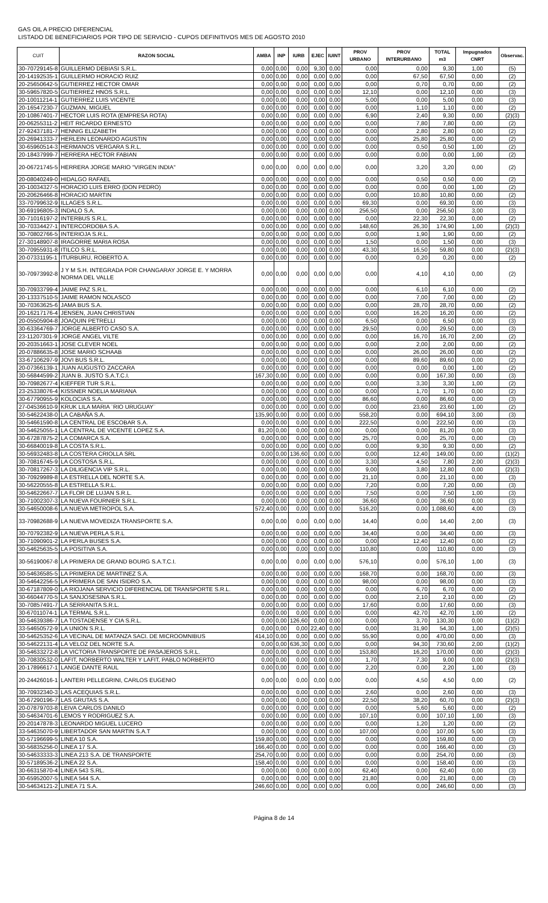GAS OIL A PRECIO DIFERENCIAL
LISTADO DE BENEFICIARIOS POR TIPO DE SERVICIO - CUPOS DEFINITIVOS MES DE AGOSTO 2010
| CUIT | RAZON SOCIAL | AMBA | INP | IURB | EJEC | IUINT | PROV URBANO | PROV INTERURBANO | TOTAL m3 | Impugnados CNRT | Observac. |
| --- | --- | --- | --- | --- | --- | --- | --- | --- | --- | --- | --- |
| 30-70729145-8 | GUILLERMO DEBIASI S.R.L. | 0,00 | 0,00 | 0,00 | 9,30 | 0,00 | 0,00 | 0,00 | 9,30 | 1,00 | (5) |
| 20-14192535-1 | GUILLERMO HORACIO RUIZ | 0,00 | 0,00 | 0,00 | 0,00 | 0,00 | 0,00 | 67,50 | 67,50 | 0,00 | (2) |
| 20-25650642-5 | GUTIERREZ HECTOR OMAR | 0,00 | 0,00 | 0,00 | 0,00 | 0,00 | 0,00 | 0,70 | 0,70 | 0,00 | (2) |
| 30-59657820-5 | GUTIERREZ HNOS S.R.L. | 0,00 | 0,00 | 0,00 | 0,00 | 0,00 | 12,10 | 0,00 | 12,10 | 0,00 | (3) |
| 20-10011214-1 | GUTIERREZ LUIS VICENTE | 0,00 | 0,00 | 0,00 | 0,00 | 0,00 | 5,00 | 0,00 | 5,00 | 0,00 | (3) |
| 20-16547230-7 | GUZMAN, MIGUEL | 0,00 | 0,00 | 0,00 | 0,00 | 0,00 | 0,00 | 1,10 | 1,10 | 0,00 | (2) |
| 20-10867401-7 | HECTOR LUIS ROTA (EMPRESA ROTA) | 0,00 | 0,00 | 0,00 | 0,00 | 0,00 | 6,90 | 2,40 | 9,30 | 0,00 | (2)(3) |
| 20-06255311-2 | HEIT RICARDO ERNESTO | 0,00 | 0,00 | 0,00 | 0,00 | 0,00 | 0,00 | 7,80 | 7,80 | 0,00 | (2) |
| 27-92437181-7 | HENNIG ELIZABETH | 0,00 | 0,00 | 0,00 | 0,00 | 0,00 | 0,00 | 2,80 | 2,80 | 0,00 | (2) |
| 20-26941333-7 | HERLEIN LEONARDO AGUSTIN | 0,00 | 0,00 | 0,00 | 0,00 | 0,00 | 0,00 | 25,80 | 25,80 | 0,00 | (2) |
| 30-65960514-3 | HERMANOS VERGARA S.R.L. | 0,00 | 0,00 | 0,00 | 0,00 | 0,00 | 0,00 | 0,50 | 0,50 | 1,00 | (2) |
| 20-18437999-7 | HERRERA HECTOR FABIAN | 0,00 | 0,00 | 0,00 | 0,00 | 0,00 | 0,00 | 0,00 | 0,00 | 1,00 | (2) |
| 20-06721745-5 | HERRERA JORGE MARIO "VIRGEN INDIA" | 0,00 | 0,00 | 0,00 | 0,00 | 0,00 | 0,00 | 3,20 | 3,20 | 0,00 | (2) |
| 20-08040249-0 | HIDALGO RAFAEL | 0,00 | 0,00 | 0,00 | 0,00 | 0,00 | 0,00 | 0,50 | 0,50 | 0,00 | (2) |
| 20-10034327-5 | HORACIO LUIS ERRO (DON PEDRO) | 0,00 | 0,00 | 0,00 | 0,00 | 0,00 | 0,00 | 0,00 | 0,00 | 1,00 | (2) |
| 20-20626466-8 | HORACIO MARTIN | 0,00 | 0,00 | 0,00 | 0,00 | 0,00 | 0,00 | 10,80 | 10,80 | 0,00 | (2) |
| 33-70799632-9 | ILLAGES S.R.L. | 0,00 | 0,00 | 0,00 | 0,00 | 0,00 | 69,30 | 0,00 | 69,30 | 0,00 | (3) |
| 30-69196805-3 | INDALO S.A. | 0,00 | 0,00 | 0,00 | 0,00 | 0,00 | 256,50 | 0,00 | 256,50 | 3,00 | (3) |
| 30-71016197-2 | INTERBUS S.R.L. | 0,00 | 0,00 | 0,00 | 0,00 | 0,00 | 0,00 | 22,30 | 22,30 | 0,00 | (2) |
| 30-70334427-1 | INTERCORDOBA S.A. | 0,00 | 0,00 | 0,00 | 0,00 | 0,00 | 148,60 | 26,30 | 174,90 | 1,00 | (2)(3) |
| 30-70802766-5 | INTERIOJA S.R.L. | 0,00 | 0,00 | 0,00 | 0,00 | 0,00 | 0,00 | 1,90 | 1,90 | 0,00 | (2) |
| 27-30148907-8 | IRAGORRE MARIA ROSA | 0,00 | 0,00 | 0,00 | 0,00 | 0,00 | 1,50 | 0,00 | 1,50 | 0,00 | (3) |
| 30-70955931-8 | ITILCO S.R.L. | 0,00 | 0,00 | 0,00 | 0,00 | 0,00 | 43,30 | 16,50 | 59,80 | 0,00 | (2)(3) |
| 20-07331195-1 | ITURBURU, ROBERTO A. | 0,00 | 0,00 | 0,00 | 0,00 | 0,00 | 0,00 | 0,20 | 0,20 | 0,00 | (2) |
| 30-70973992-8 | J Y M S.H. INTEGRADA POR CHANGARAY JORGE E. Y MORRA NORMA DEL VALLE | 0,00 | 0,00 | 0,00 | 0,00 | 0,00 | 0,00 | 4,10 | 4,10 | 0,00 | (2) |
| 30-70933799-4 | JAIME PAZ S.R.L. | 0,00 | 0,00 | 0,00 | 0,00 | 0,00 | 0,00 | 6,10 | 6,10 | 0,00 | (2) |
| 20-13337510-5 | JAIME RAMON NOLASCO | 0,00 | 0,00 | 0,00 | 0,00 | 0,00 | 0,00 | 7,00 | 7,00 | 0,00 | (2) |
| 30-70363625-6 | JAMA BUS S.A. | 0,00 | 0,00 | 0,00 | 0,00 | 0,00 | 0,00 | 28,70 | 28,70 | 0,00 | (2) |
| 20-16217176-4 | JENSEN, JUAN CHRISTIAN | 0,00 | 0,00 | 0,00 | 0,00 | 0,00 | 0,00 | 16,20 | 16,20 | 0,00 | (2) |
| 20-05505904-8 | JOAQUIN PETRELLI | 0,00 | 0,00 | 0,00 | 0,00 | 0,00 | 6,50 | 0,00 | 6,50 | 0,00 | (3) |
| 30-63364769-7 | JORGE ALBERTO CASO S.A. | 0,00 | 0,00 | 0,00 | 0,00 | 0,00 | 29,50 | 0,00 | 29,50 | 0,00 | (3) |
| 23-11207301-9 | JORGE ANGEL VILTE | 0,00 | 0,00 | 0,00 | 0,00 | 0,00 | 0,00 | 16,70 | 16,70 | 2,00 | (2) |
| 20-20351663-1 | JOSE CLEVER NOEL | 0,00 | 0,00 | 0,00 | 0,00 | 0,00 | 0,00 | 2,00 | 2,00 | 0,00 | (2) |
| 20-07886635-8 | JOSE MARIO SCHAAB | 0,00 | 0,00 | 0,00 | 0,00 | 0,00 | 0,00 | 26,00 | 26,00 | 0,00 | (2) |
| 33-67106297-9 | JOVI BUS S.R.L. | 0,00 | 0,00 | 0,00 | 0,00 | 0,00 | 0,00 | 89,60 | 89,60 | 0,00 | (2) |
| 20-07366139-1 | JUAN AUGUSTO ZACCARA | 0,00 | 0,00 | 0,00 | 0,00 | 0,00 | 0,00 | 0,00 | 0,00 | 1,00 | (2) |
| 30-56844599-2 | JUAN B. JUSTO S.A.T.C.I. | 167,30 | 0,00 | 0,00 | 0,00 | 0,00 | 0,00 | 0,00 | 167,30 | 0,00 | (3) |
| 30-70982677-4 | KIEFFER TUR S.R.L. | 0,00 | 0,00 | 0,00 | 0,00 | 0,00 | 0,00 | 3,30 | 3,30 | 1,00 | (2) |
| 23-25338076-4 | KISSNER NOELIA MARIANA | 0,00 | 0,00 | 0,00 | 0,00 | 0,00 | 0,00 | 1,70 | 1,70 | 0,00 | (2) |
| 30-67790955-9 | KOLOCIAS S.A. | 0,00 | 0,00 | 0,00 | 0,00 | 0,00 | 86,60 | 0,00 | 86,60 | 0,00 | (3) |
| 27-04536610-9 | KRUK LILA MARIA ¨RIO URUGUAY¨ | 0,00 | 0,00 | 0,00 | 0,00 | 0,00 | 0,00 | 23,60 | 23,60 | 1,00 | (2) |
| 30-54622438-0 | LA CABAÑA S.A. | 135,90 | 0,00 | 0,00 | 0,00 | 0,00 | 558,20 | 0,00 | 694,10 | 3,00 | (3) |
| 30-54661590-8 | LA CENTRAL DE ESCOBAR S.A. | 0,00 | 0,00 | 0,00 | 0,00 | 0,00 | 222,50 | 0,00 | 222,50 | 0,00 | (3) |
| 30-54625055-1 | LA CENTRAL DE VICENTE LOPEZ S.A. | 81,20 | 0,00 | 0,00 | 0,00 | 0,00 | 0,00 | 0,00 | 81,20 | 0,00 | (3) |
| 30-67287875-2 | LA COMARCA S.A. | 0,00 | 0,00 | 0,00 | 0,00 | 0,00 | 25,70 | 0,00 | 25,70 | 0,00 | (3) |
| 30-66840019-8 | LA COSTA S.R.L. | 0,00 | 0,00 | 0,00 | 0,00 | 0,00 | 0,00 | 9,30 | 9,30 | 0,00 | (2) |
| 30-56932483-8 | LA COSTERA CRIOLLA SRL | 0,00 | 0,00 | 136,60 | 0,00 | 0,00 | 0,00 | 12,40 | 149,00 | 0,00 | (1)(2) |
| 30-70816745-9 | LA COSTOSA S.R.L. | 0,00 | 0,00 | 0,00 | 0,00 | 0,00 | 3,30 | 4,50 | 7,80 | 2,00 | (2)(3) |
| 30-70817267-3 | LA DILIGENCIA VIP S.R.L. | 0,00 | 0,00 | 0,00 | 0,00 | 0,00 | 9,00 | 3,80 | 12,80 | 0,00 | (2)(3) |
| 30-70929989-8 | LA ESTRELLA DEL NORTE S.A. | 0,00 | 0,00 | 0,00 | 0,00 | 0,00 | 21,10 | 0,00 | 21,10 | 0,00 | (3) |
| 30-56220555-8 | LA ESTRELLA S.R.L. | 0,00 | 0,00 | 0,00 | 0,00 | 0,00 | 7,20 | 0,00 | 7,20 | 0,00 | (3) |
| 30-54622667-7 | LA FLOR DE LUJAN S.R.L. | 0,00 | 0,00 | 0,00 | 0,00 | 0,00 | 7,50 | 0,00 | 7,50 | 1,00 | (3) |
| 30-71002307-3 | LA NUEVA FOURNIER S.R.L. | 0,00 | 0,00 | 0,00 | 0,00 | 0,00 | 36,60 | 0,00 | 36,60 | 0,00 | (3) |
| 30-54650008-6 | LA NUEVA METROPOL S.A. | 572,40 | 0,00 | 0,00 | 0,00 | 0,00 | 516,20 | 0,00 | 1.088,60 | 4,00 | (3) |
| 33-70982688-9 | LA NUEVA MOVEDIZA TRANSPORTE S.A. | 0,00 | 0,00 | 0,00 | 0,00 | 0,00 | 14,40 | 0,00 | 14,40 | 2,00 | (3) |
| 30-70792382-9 | LA NUEVA PERLA S.R.L | 0,00 | 0,00 | 0,00 | 0,00 | 0,00 | 34,40 | 0,00 | 34,40 | 0,00 | (3) |
| 30-71090901-2 | LA PERLA BUSES S.A. | 0,00 | 0,00 | 0,00 | 0,00 | 0,00 | 0,00 | 12,40 | 12,40 | 0,00 | (2) |
| 30-54625635-5 | LA POSITIVA S.A. | 0,00 | 0,00 | 0,00 | 0,00 | 0,00 | 110,80 | 0,00 | 110,80 | 0,00 | (3) |
| 30-56190067-8 | LA PRIMERA DE GRAND BOURG S.A.T.C.I. | 0,00 | 0,00 | 0,00 | 0,00 | 0,00 | 576,10 | 0,00 | 576,10 | 1,00 | (3) |
| 30-54636585-5 | LA PRIMERA DE MARTINEZ S.A. | 0,00 | 0,00 | 0,00 | 0,00 | 0,00 | 168,70 | 0,00 | 168,70 | 0,00 | (3) |
| 30-54642256-5 | LA PRIMERA DE SAN ISIDRO S.A. | 0,00 | 0,00 | 0,00 | 0,00 | 0,00 | 98,00 | 0,00 | 98,00 | 0,00 | (3) |
| 30-67187809-0 | LA RIOJANA SERVICIO DIFERENCIAL DE TRANSPORTE S.R.L. | 0,00 | 0,00 | 0,00 | 0,00 | 0,00 | 0,00 | 6,70 | 6,70 | 0,00 | (2) |
| 30-66044770-5 | LA SANJOSESINA S.R.L. | 0,00 | 0,00 | 0,00 | 0,00 | 0,00 | 0,00 | 2,10 | 2,10 | 0,00 | (2) |
| 30-70857491-7 | LA SERRANITA S.R.L. | 0,00 | 0,00 | 0,00 | 0,00 | 0,00 | 17,60 | 0,00 | 17,60 | 0,00 | (3) |
| 30-67011074-1 | LA TERMAL S.R.L. | 0,00 | 0,00 | 0,00 | 0,00 | 0,00 | 0,00 | 42,70 | 42,70 | 1,00 | (2) |
| 30-54639386-7 | LA TOSTADENSE Y CIA S.R.L. | 0,00 | 0,00 | 126,60 | 0,00 | 0,00 | 0,00 | 3,70 | 130,30 | 0,00 | (1)(2) |
| 33-54650572-9 | LA UNION S.R.L. | 0,00 | 0,00 | 0,00 | 22,40 | 0,00 | 0,00 | 31,90 | 54,30 | 1,00 | (2)(5) |
| 30-54625352-6 | LA VECINAL DE MATANZA SACI. DE MICROOMNIBUS | 414,10 | 0,00 | 0,00 | 0,00 | 0,00 | 55,90 | 0,00 | 470,00 | 0,00 | (3) |
| 30-54622131-4 | LA VELOZ DEL NORTE S.A. | 0,00 | 0,00 | 636,30 | 0,00 | 0,00 | 0,00 | 94,30 | 730,60 | 2,00 | (1)(2) |
| 30-54633272-8 | LA VICTORIA TRANSPORTE DE PASAJEROS S.R.L. | 0,00 | 0,00 | 0,00 | 0,00 | 0,00 | 153,80 | 16,20 | 170,00 | 0,00 | (2)(3) |
| 30-70830532-0 | LAFIT, NORBERTO WALTER Y LAFIT, PABLO NORBERTO | 0,00 | 0,00 | 0,00 | 0,00 | 0,00 | 1,70 | 7,30 | 9,00 | 0,00 | (2)(3) |
| 20-17896617-1 | LANGE DANTE RAUL | 0,00 | 0,00 | 0,00 | 0,00 | 0,00 | 2,20 | 0,00 | 2,20 | 1,00 | (3) |
| 20-24426016-1 | LANTERI PELLEGRINI, CARLOS EUGENIO | 0,00 | 0,00 | 0,00 | 0,00 | 0,00 | 0,00 | 4,50 | 4,50 | 0,00 | (2) |
| 30-70932340-3 | LAS ACEQUIAS S.R.L. | 0,00 | 0,00 | 0,00 | 0,00 | 0,00 | 2,60 | 0,00 | 2,60 | 0,00 | (3) |
| 30-67290196-7 | LAS GRUTAS S.A. | 0,00 | 0,00 | 0,00 | 0,00 | 0,00 | 22,50 | 38,20 | 60,70 | 0,00 | (2)(3) |
| 20-07879703-8 | LEIVA CARLOS DANILO | 0,00 | 0,00 | 0,00 | 0,00 | 0,00 | 0,00 | 5,60 | 5,60 | 0,00 | (2) |
| 30-54634701-6 | LEMOS Y RODRIGUEZ S.A. | 0,00 | 0,00 | 0,00 | 0,00 | 0,00 | 107,10 | 0,00 | 107,10 | 1,00 | (3) |
| 20-20147878-3 | LEONARDO MIGUEL LUCERO | 0,00 | 0,00 | 0,00 | 0,00 | 0,00 | 0,00 | 1,20 | 1,20 | 0,00 | (2) |
| 33-54635070-9 | LIBERTADOR SAN MARTIN S.A.T | 0,00 | 0,00 | 0,00 | 0,00 | 0,00 | 107,00 | 0,00 | 107,00 | 5,00 | (3) |
| 30-57196699-5 | LINEA 10 S.A. | 159,80 | 0,00 | 0,00 | 0,00 | 0,00 | 0,00 | 0,00 | 159,80 | 0,00 | (3) |
| 30-56835256-0 | LINEA 17 S.A. | 166,40 | 0,00 | 0,00 | 0,00 | 0,00 | 0,00 | 0,00 | 166,40 | 0,00 | (3) |
| 30-54633333-3 | LINEA 213 S.A. DE TRANSPORTE | 254,70 | 0,00 | 0,00 | 0,00 | 0,00 | 0,00 | 0,00 | 254,70 | 0,00 | (3) |
| 30-57189536-2 | LINEA 22 S.A. | 158,40 | 0,00 | 0,00 | 0,00 | 0,00 | 0,00 | 0,00 | 158,40 | 0,00 | (3) |
| 30-66315870-4 | LINEA 543 S.RL. | 0,00 | 0,00 | 0,00 | 0,00 | 0,00 | 62,40 | 0,00 | 62,40 | 0,00 | (3) |
| 30-65952007-5 | LINEA 544 S.A. | 0,00 | 0,00 | 0,00 | 0,00 | 0,00 | 21,80 | 0,00 | 21,80 | 0,00 | (3) |
| 30-54634121-2 | LINEA 71 S.A. | 246,60 | 0,00 | 0,00 | 0,00 | 0,00 | 0,00 | 0,00 | 246,60 | 0,00 | (3) |
Página 8 de 14